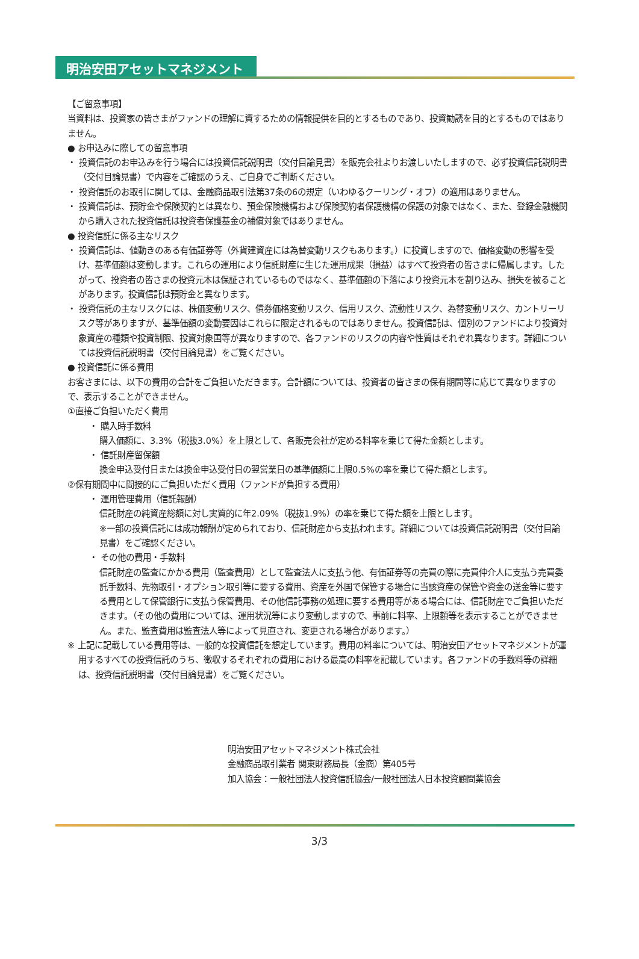明治安田アセットマネジメント
【ご留意事項】
当資料は、投資家の皆さまがファンドの理解に資するための情報提供を目的とするものであり、投資勧誘を目的とするものではありません。
● お申込みに際しての留意事項
・ 投資信託のお申込みを行う場合には投資信託説明書（交付目論見書）を販売会社よりお渡しいたしますので、必ず投資信託説明書（交付目論見書）で内容をご確認のうえ、ご自身でご判断ください。
・ 投資信託のお取引に関しては、金融商品取引法第37条の6の規定（いわゆるクーリング・オフ）の適用はありません。
・ 投資信託は、預貯金や保険契約とは異なり、預金保険機構および保険契約者保護機構の保護の対象ではなく、また、登録金融機関から購入された投資信託は投資者保護基金の補償対象ではありません。
● 投資信託に係る主なリスク
・ 投資信託は、値動きのある有価証券等（外貨建資産には為替変動リスクもあります。）に投資しますので、価格変動の影響を受け、基準価額は変動します。これらの運用により信託財産に生じた運用成果（損益）はすべて投資者の皆さまに帰属します。したがって、投資者の皆さまの投資元本は保証されているものではなく、基準価額の下落により投資元本を割り込み、損失を被ることがあります。投資信託は預貯金と異なります。
・ 投資信託の主なリスクには、株価変動リスク、債券価格変動リスク、信用リスク、流動性リスク、為替変動リスク、カントリーリスク等がありますが、基準価額の変動要因はこれらに限定されるものではありません。投資信託は、個別のファンドにより投資対象資産の種類や投資制限、投資対象国等が異なりますので、各ファンドのリスクの内容や性質はそれぞれ異なります。詳細については投資信託説明書（交付目論見書）をご覧ください。
● 投資信託に係る費用
お客さまには、以下の費用の合計をご負担いただきます。合計額については、投資者の皆さまの保有期間等に応じて異なりますので、表示することができません。
①直接ご負担いただく費用
・ 購入時手数料
購入価額に、3.3%（税抜3.0%）を上限として、各販売会社が定める料率を乗じて得た金額とします。
・ 信託財産留保額
換金申込受付日または換金申込受付日の翌営業日の基準価額に上限0.5%の率を乗じて得た額とします。
②保有期間中に間接的にご負担いただく費用（ファンドが負担する費用）
・ 運用管理費用（信託報酬）
信託財産の純資産総額に対し実質的に年2.09%（税抜1.9%）の率を乗じて得た額を上限とします。
※一部の投資信託には成功報酬が定められており、信託財産から支払われます。詳細については投資信託説明書（交付目論見書）をご確認ください。
・ その他の費用・手数料
信託財産の監査にかかる費用（監査費用）として監査法人に支払う他、有価証券等の売買の際に売買仲介人に支払う売買委託手数料、先物取引・オプション取引等に要する費用、資産を外国で保管する場合に当該資産の保管や資金の送金等に要する費用として保管銀行に支払う保管費用、その他信託事務の処理に要する費用等がある場合には、信託財産でご負担いただきます。（その他の費用については、運用状況等により変動しますので、事前に料率、上限額等を表示することができません。また、監査費用は監査法人等によって見直され、変更される場合があります。）
※ 上記に記載している費用等は、一般的な投資信託を想定しています。費用の料率については、明治安田アセットマネジメントが運用するすべての投資信託のうち、徴収するそれぞれの費用における最高の料率を記載しています。各ファンドの手数料等の詳細は、投資信託説明書（交付目論見書）をご覧ください。
明治安田アセットマネジメント株式会社
金融商品取引業者 関東財務局長（金商）第405号
加入協会：一般社団法人投資信託協会/一般社団法人日本投資顧問業協会
3/3